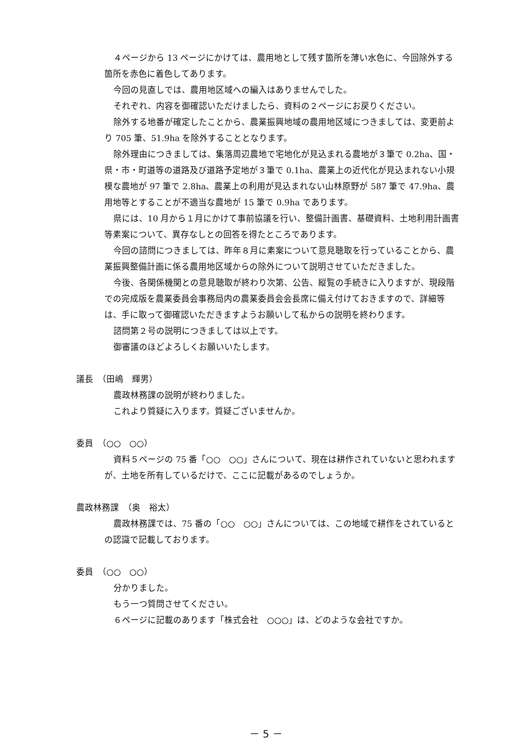４ページから 13 ページにかけては、農用地として残す箇所を薄い水色に、今回除外する箇所を赤色に着色してあります。
今回の見直しでは、農用地区域への編入はありませんでした。
それぞれ、内容を御確認いただけましたら、資料の２ページにお戻りください。
除外する地番が確定したことから、農業振興地域の農用地区域につきましては、変更前より 705 筆、51.9ha を除外することとなります。
除外理由につきましては、集落周辺農地で宅地化が見込まれる農地が３筆で 0.2ha、国・県・市・町道等の道路及び道路予定地が３筆で 0.1ha、農業上の近代化が見込まれない小規模な農地が 97 筆で 2.8ha、農業上の利用が見込まれない山林原野が 587 筆で 47.9ha、農用地等とすることが不適当な農地が 15 筆で 0.9ha であります。
県には、10 月から１月にかけて事前協議を行い、整備計画書、基礎資料、土地利用計画書等素案について、異存なしとの回答を得たところであります。
今回の諮問につきましては、昨年８月に素案について意見聴取を行っていることから、農業振興整備計画に係る農用地区域からの除外について説明させていただきました。
今後、各関係機関との意見聴取が終わり次第、公告、縦覧の手続きに入りますが、現段階での完成版を農業委員会事務局内の農業委員会会長席に備え付けておきますので、詳細等は、手に取って御確認いただきますようお願いして私からの説明を終わります。
諮問第２号の説明につきましては以上です。
御審議のほどよろしくお願いいたします。
議長　（田嶋　輝男）
農政林務課の説明が終わりました。
これより質疑に入ります。質疑ございませんか。
委員　（○○　○○）
資料５ページの 75 番「○○　○○」さんについて、現在は耕作されていないと思われますが、土地を所有しているだけで、ここに記載があるのでしょうか。
農政林務課　（奥　裕太）
農政林務課では、75 番の「○○　○○」さんについては、この地域で耕作をされているとの認識で記載しております。
委員　（○○　○○）
分かりました。
もう一つ質問させてください。
６ページに記載のあります「株式会社　○○○」は、どのような会社ですか。
－ 5 －